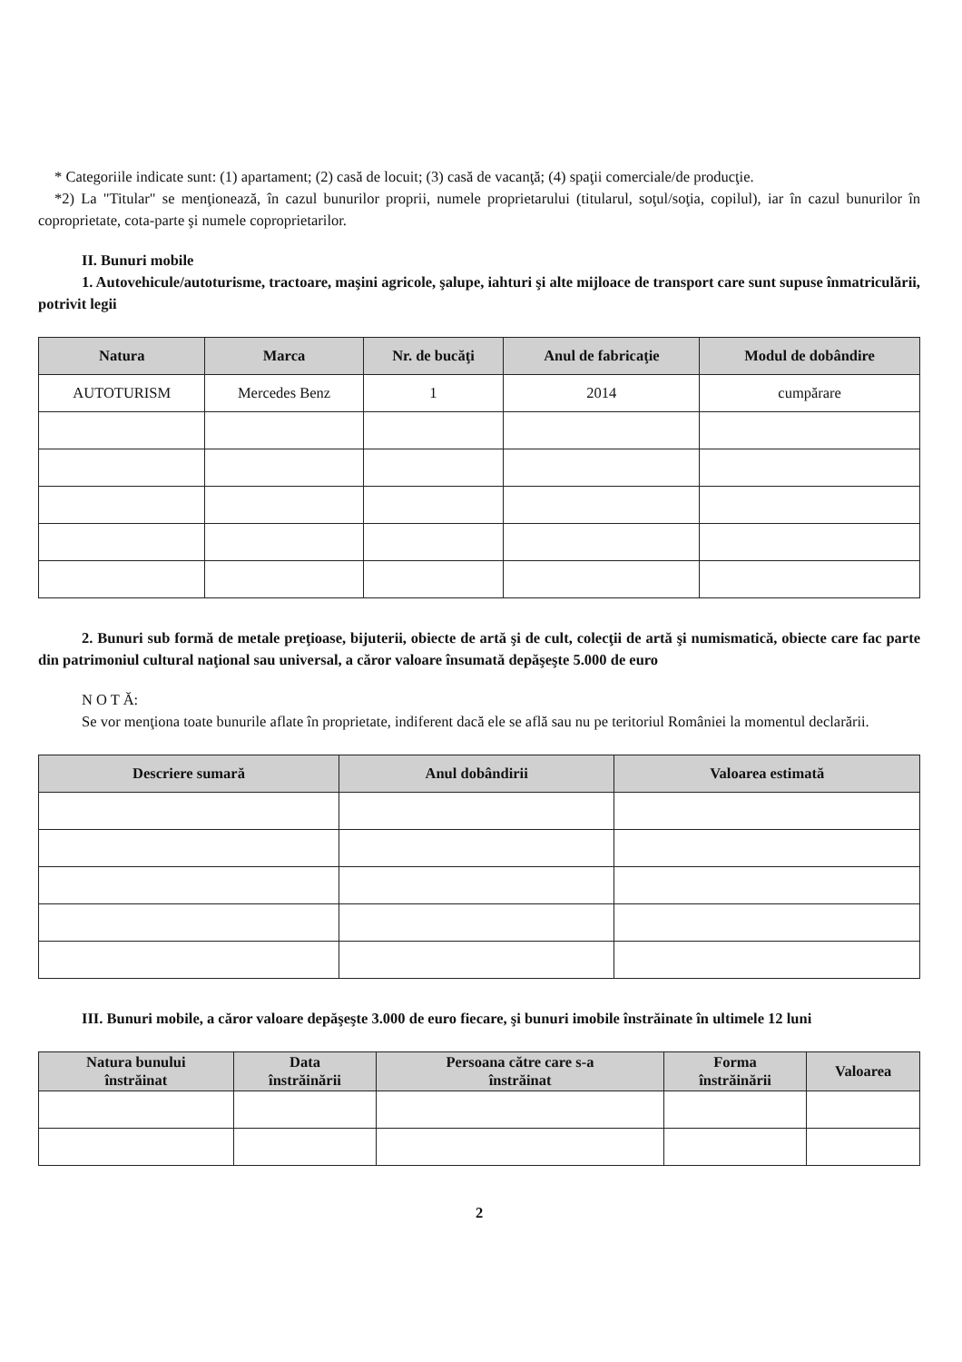* Categoriile indicate sunt: (1) apartament; (2) casă de locuit; (3) casă de vacanţă; (4) spaţii comerciale/de producţie.
*2) La "Titular" se menţionează, în cazul bunurilor proprii, numele proprietarului (titularul, soţul/soţia, copilul), iar în cazul bunurilor în coproprietate, cota-parte şi numele coproprietarilor.
II. Bunuri mobile
1. Autovehicule/autoturisme, tractoare, maşini agricole, şalupe, iahturi şi alte mijloace de transport care sunt supuse înmatriculării, potrivit legii
| Natura | Marca | Nr. de bucăţi | Anul de fabricaţie | Modul de dobândire |
| --- | --- | --- | --- | --- |
| AUTOTURISM | Mercedes Benz | 1 | 2014 | cumpărare |
2. Bunuri sub formă de metale preţioase, bijuterii, obiecte de artă şi de cult, colecţii de artă şi numismatică, obiecte care fac parte din patrimoniul cultural naţional sau universal, a căror valoare însumată depăşeşte 5.000 de euro
N O T Ă:
Se vor menţiona toate bunurile aflate în proprietate, indiferent dacă ele se află sau nu pe teritoriul României la momentul declarării.
| Descriere sumară | Anul dobândirii | Valoarea estimată |
| --- | --- | --- |
III. Bunuri mobile, a căror valoare depăşeşte 3.000 de euro fiecare, şi bunuri imobile înstrăinate în ultimele 12 luni
| Natura bunului înstrăinat | Data înstrăinării | Persoana către care s-a înstrăinat | Forma înstrăinării | Valoarea |
| --- | --- | --- | --- | --- |
2